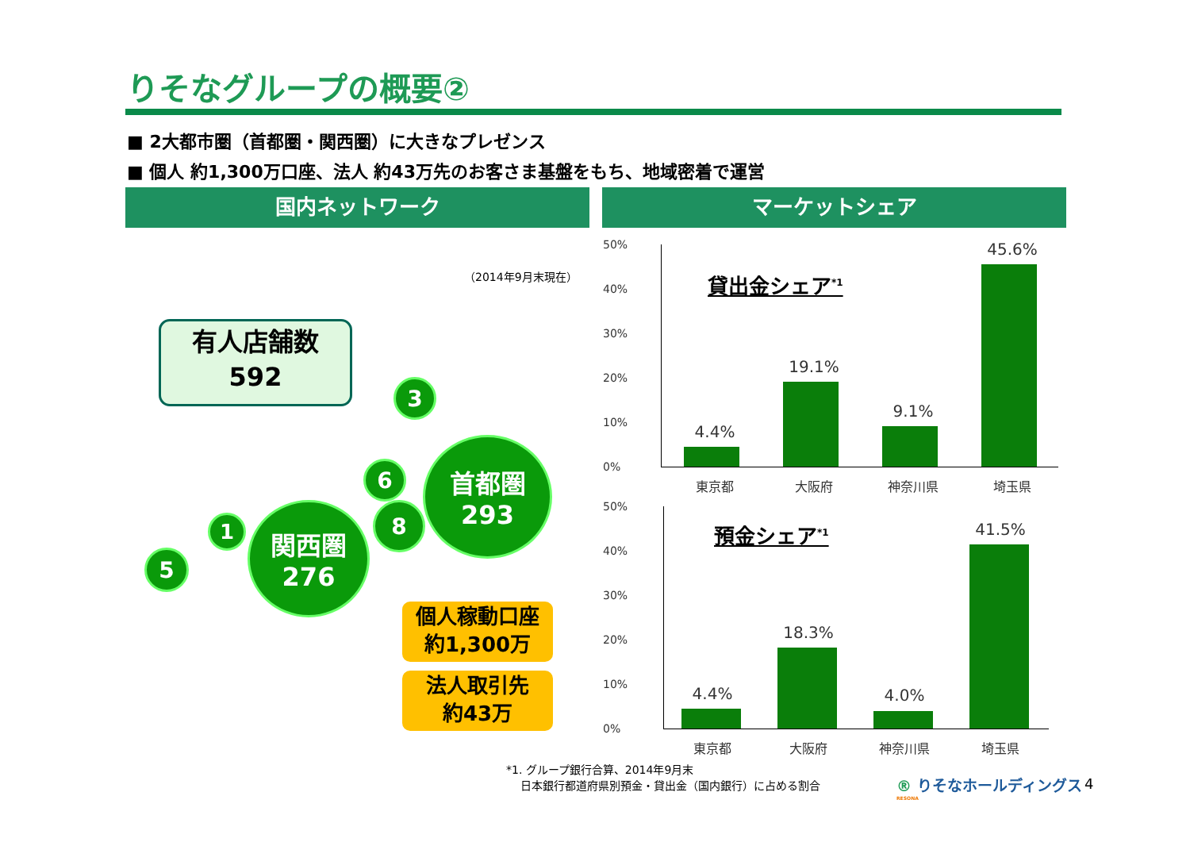りそなグループの概要②
■ 2大都市圏（首都圏・関西圏）に大きなプレゼンス
■ 個人 約1,300万口座、法人 約43万先のお客さま基盤をもち、地域密着で運営
国内ネットワーク マーケットシェア
（2014年9月末現在）
有人店舗数
592
3
6
首都圏
293
8
1
関西圏
276
5
個人稼動口座
約1,300万
法人取引先
約43万
50%
40%
30%
20%
10%
0%
貸出金シェア<sup>*1</sup>
4.4%
19.1%
9.1%
45.6%
東京都 大阪府 神奈川県 埼玉県
50%
40%
30%
20%
10%
0%
預金シェア<sup>*1</sup>
4.4%
18.3%
4.0%
41.5%
東京都 大阪府 神奈川県 埼玉県
*1. グループ銀行合算、2014年9月末
日本銀行都道府県別預金・貸出金（国内銀行）に占める割合
® りそなホールディングス
RESONA
4